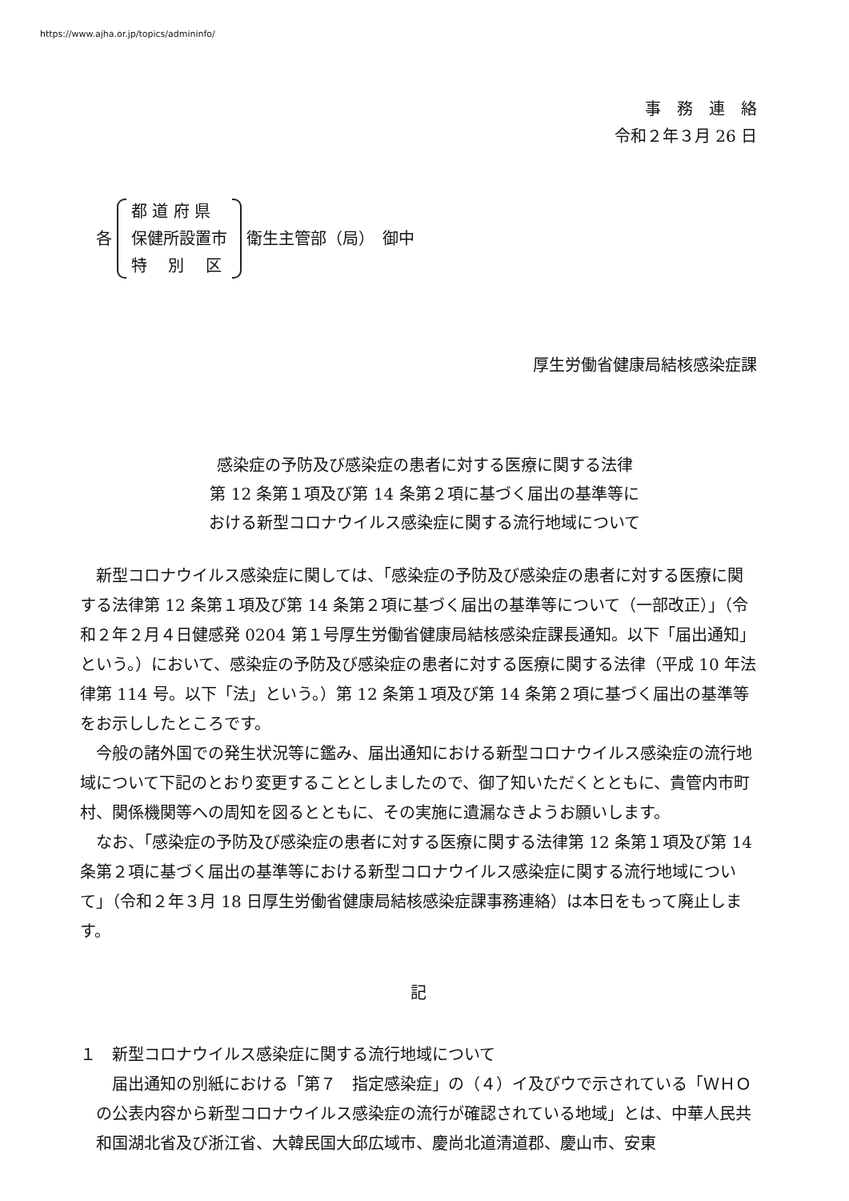https://www.ajha.or.jp/topics/admininfo/
事　務　連　絡
令和２年３月 26 日
各
都 道 府 県
保健所設置市
特　 別　 区
衛生主管部（局）　御中
厚生労働省健康局結核感染症課
感染症の予防及び感染症の患者に対する医療に関する法律
第 12 条第１項及び第 14 条第２項に基づく届出の基準等に
おける新型コロナウイルス感染症に関する流行地域について
新型コロナウイルス感染症に関しては、「感染症の予防及び感染症の患者に対する医療に関する法律第 12 条第１項及び第 14 条第２項に基づく届出の基準等について（一部改正）」（令和２年２月４日健感発 0204 第１号厚生労働省健康局結核感染症課長通知。以下「届出通知」という。）において、感染症の予防及び感染症の患者に対する医療に関する法律（平成 10 年法律第 114 号。以下「法」という。）第 12 条第１項及び第 14 条第２項に基づく届出の基準等をお示ししたところです。
今般の諸外国での発生状況等に鑑み、届出通知における新型コロナウイルス感染症の流行地域について下記のとおり変更することとしましたので、御了知いただくとともに、貴管内市町村、関係機関等への周知を図るとともに、その実施に遺漏なきようお願いします。
なお、「感染症の予防及び感染症の患者に対する医療に関する法律第 12 条第１項及び第 14 条第２項に基づく届出の基準等における新型コロナウイルス感染症に関する流行地域について」（令和２年３月 18 日厚生労働省健康局結核感染症課事務連絡）は本日をもって廃止します。
記
１　新型コロナウイルス感染症に関する流行地域について
届出通知の別紙における「第７　指定感染症」の（４）イ及びウで示されている「ＷＨＯの公表内容から新型コロナウイルス感染症の流行が確認されている地域」とは、中華人民共和国湖北省及び浙江省、大韓民国大邱広域市、慶尚北道清道郡、慶山市、安東